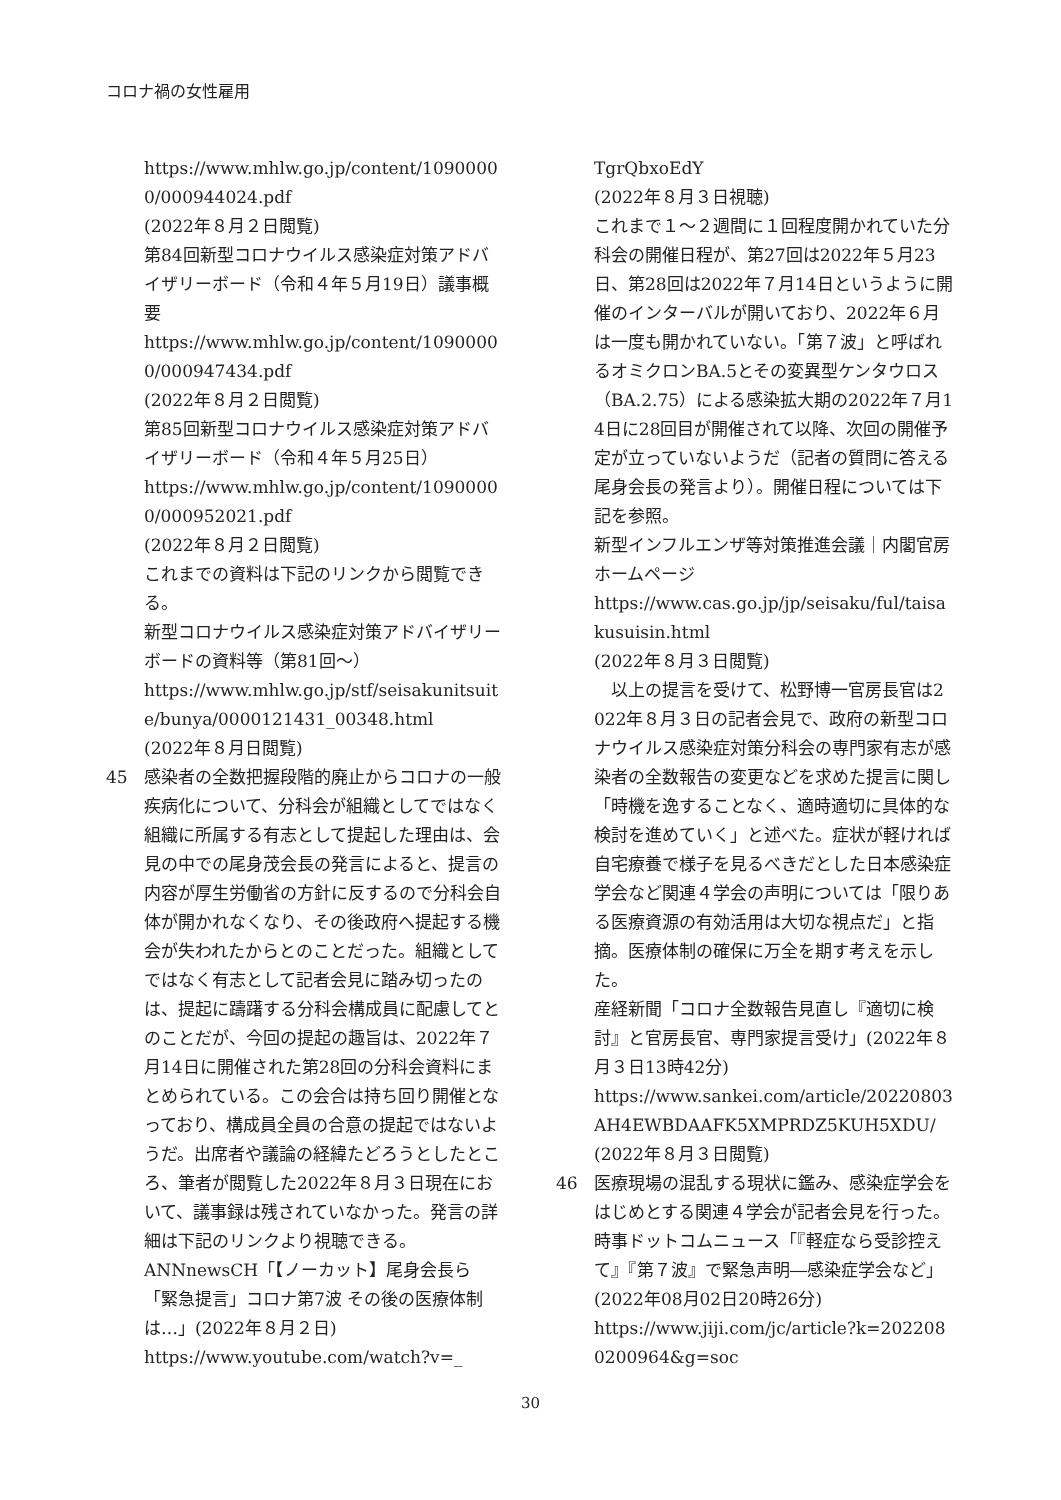コロナ禍の女性雇用
https://www.mhlw.go.jp/content/10900000/000944024.pdf
(2022年８月２日閲覧)
第84回新型コロナウイルス感染症対策アドバイザリーボード（令和４年５月19日）議事概要
https://www.mhlw.go.jp/content/10900000/000947434.pdf
(2022年８月２日閲覧)
第85回新型コロナウイルス感染症対策アドバイザリーボード（令和４年５月25日）
https://www.mhlw.go.jp/content/10900000/000952021.pdf
(2022年８月２日閲覧)
これまでの資料は下記のリンクから閲覧できる。
新型コロナウイルス感染症対策アドバイザリーボードの資料等（第81回〜）
https://www.mhlw.go.jp/stf/seisakunitsuite/bunya/0000121431_00348.html
(2022年８月日閲覧)
45 感染者の全数把握段階的廃止からコロナの一般疾病化について、分科会が組織としてではなく組織に所属する有志として提起した理由は、会見の中での尾身茂会長の発言によると、提言の内容が厚生労働省の方針に反するので分科会自体が開かれなくなり、その後政府へ提起する機会が失われたからとのことだった。組織としてではなく有志として記者会見に踏み切ったのは、提起に躊躇する分科会構成員に配慮してとのことだが、今回の提起の趣旨は、2022年７月14日に開催された第28回の分科会資料にまとめられている。この会合は持ち回り開催となっており、構成員全員の合意の提起ではないようだ。出席者や議論の経緯たどろうとしたところ、筆者が閲覧した2022年８月３日現在において、議事録は残されていなかった。発言の詳細は下記のリンクより視聴できる。
ANNnewsCH「【ノーカット】尾身会長ら「緊急提言」コロナ第7波 その後の医療体制は…」(2022年８月２日)
https://www.youtube.com/watch?v=_
TgrQbxoEdY
(2022年８月３日視聴)
これまで１〜２週間に１回程度開かれていた分科会の開催日程が、第27回は2022年５月23日、第28回は2022年７月14日というように開催のインターバルが開いており、2022年６月は一度も開かれていない。「第７波」と呼ばれるオミクロンBA.5とその変異型ケンタウロス（BA.2.75）による感染拡大期の2022年７月14日に28回目が開催されて以降、次回の開催予定が立っていないようだ（記者の質問に答える尾身会長の発言より）。開催日程については下記を参照。
新型インフルエンザ等対策推進会議｜内閣官房ホームページ
https://www.cas.go.jp/jp/seisaku/ful/taisakusuisin.html
(2022年８月３日閲覧)
　以上の提言を受けて、松野博一官房長官は2022年８月３日の記者会見で、政府の新型コロナウイルス感染症対策分科会の専門家有志が感染者の全数報告の変更などを求めた提言に関し「時機を逸することなく、適時適切に具体的な検討を進めていく」と述べた。症状が軽ければ自宅療養で様子を見るべきだとした日本感染症学会など関連４学会の声明については「限りある医療資源の有効活用は大切な視点だ」と指摘。医療体制の確保に万全を期す考えを示した。
産経新聞「コロナ全数報告見直し『適切に検討』と官房長官、専門家提言受け」(2022年８月３日13時42分)
https://www.sankei.com/article/20220803AH4EWBDAAFK5XMPRDZ5KUH5XDU/
(2022年８月３日閲覧)
46 医療現場の混乱する現状に鑑み、感染症学会をはじめとする関連４学会が記者会見を行った。
時事ドットコムニュース「『軽症なら受診控えて』『第７波』で緊急声明―感染症学会など」(2022年08月02日20時26分)
https://www.jiji.com/jc/article?k=2022080200964&g=soc
30